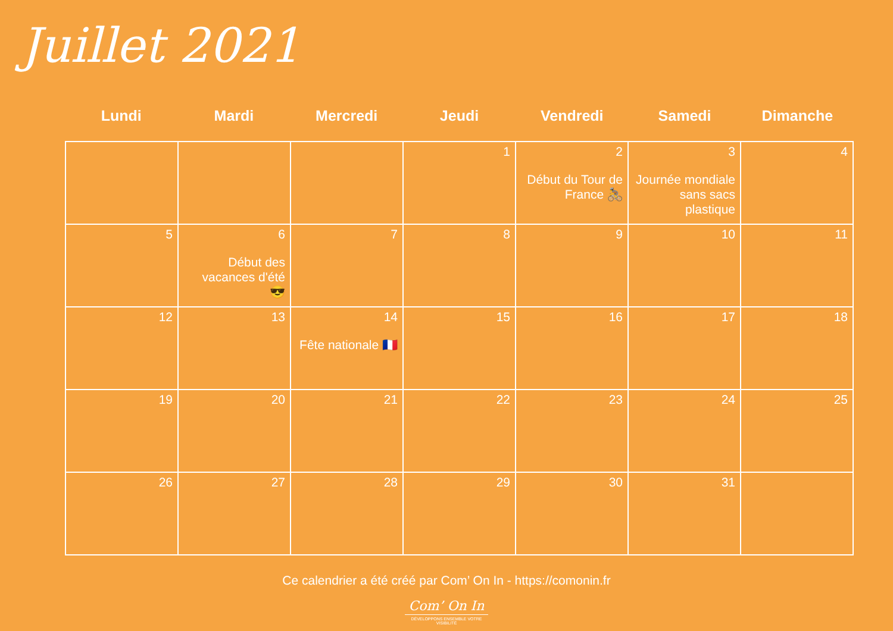Juillet 2021
Lundi Mardi Mercredi Jeudi Vendredi Samedi Dimanche
| | | | 1 | 2 Début du Tour de France 🚴 | 3 Journée mondiale sans sacs plastique | 4 |
| 5 | 6 Début des vacances d'été 😎 | 7 | 8 | 9 | 10 | 11 |
| 12 | 13 | 14 Fête nationale 🇫🇷 | 15 | 16 | 17 | 18 |
| 19 | 20 | 21 | 22 | 23 | 24 | 25 |
| 26 | 27 | 28 | 29 | 30 | 31 | |
Ce calendrier a été créé par Com’ On In - https://comonin.fr
Com’ On In
DÉVELOPPONS ENSEMBLE VOTRE VISIBILITÉ